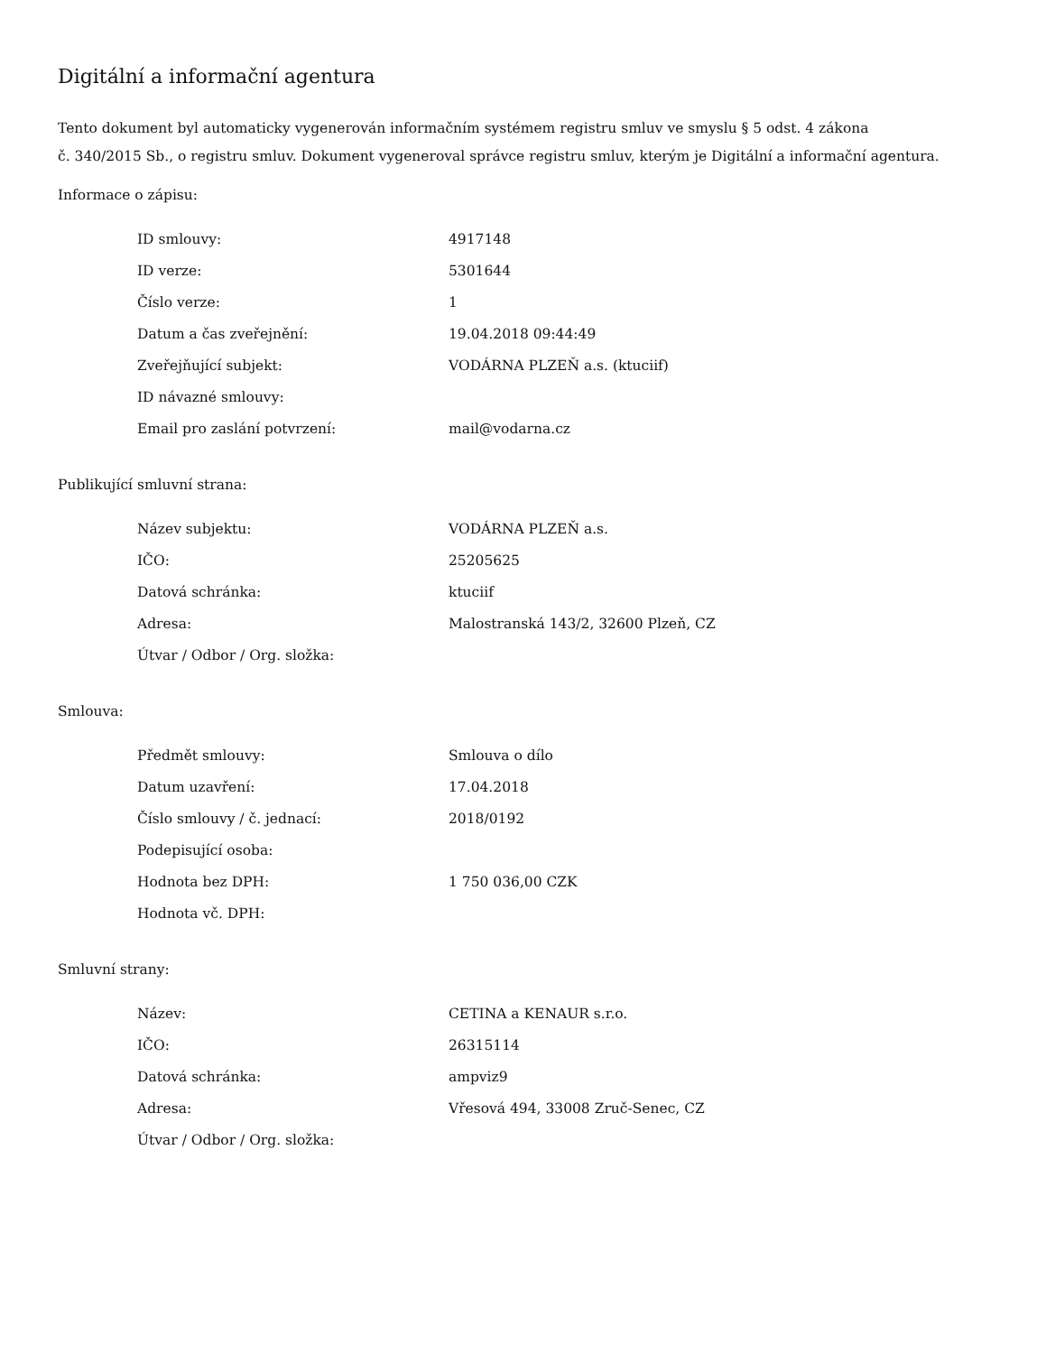Digitální a informační agentura
Tento dokument byl automaticky vygenerován informačním systémem registru smluv ve smyslu § 5 odst. 4 zákona
č. 340/2015 Sb., o registru smluv. Dokument vygeneroval správce registru smluv, kterým je Digitální a informační agentura.
Informace o zápisu:
| ID smlouvy: | 4917148 |
| ID verze: | 5301644 |
| Číslo verze: | 1 |
| Datum a čas zveřejnění: | 19.04.2018 09:44:49 |
| Zveřejňující subjekt: | VODÁRNA PLZEŇ a.s. (ktuciif) |
| ID návazné smlouvy: | |
| Email pro zaslání potvrzení: | mail@vodarna.cz |
Publikující smluvní strana:
| Název subjektu: | VODÁRNA PLZEŇ a.s. |
| IČO: | 25205625 |
| Datová schránka: | ktuciif |
| Adresa: | Malostranská 143/2, 32600 Plzeň, CZ |
| Útvar / Odbor / Org. složka: | |
Smlouva:
| Předmět smlouvy: | Smlouva o dílo |
| Datum uzavření: | 17.04.2018 |
| Číslo smlouvy / č. jednací: | 2018/0192 |
| Podepisující osoba: | |
| Hodnota bez DPH: | 1 750 036,00 CZK |
| Hodnota vč. DPH: | |
Smluvní strany:
| Název: | CETINA a KENAUR s.r.o. |
| IČO: | 26315114 |
| Datová schránka: | ampviz9 |
| Adresa: | Vřesová 494, 33008 Zruč-Senec, CZ |
| Útvar / Odbor / Org. složka: | |